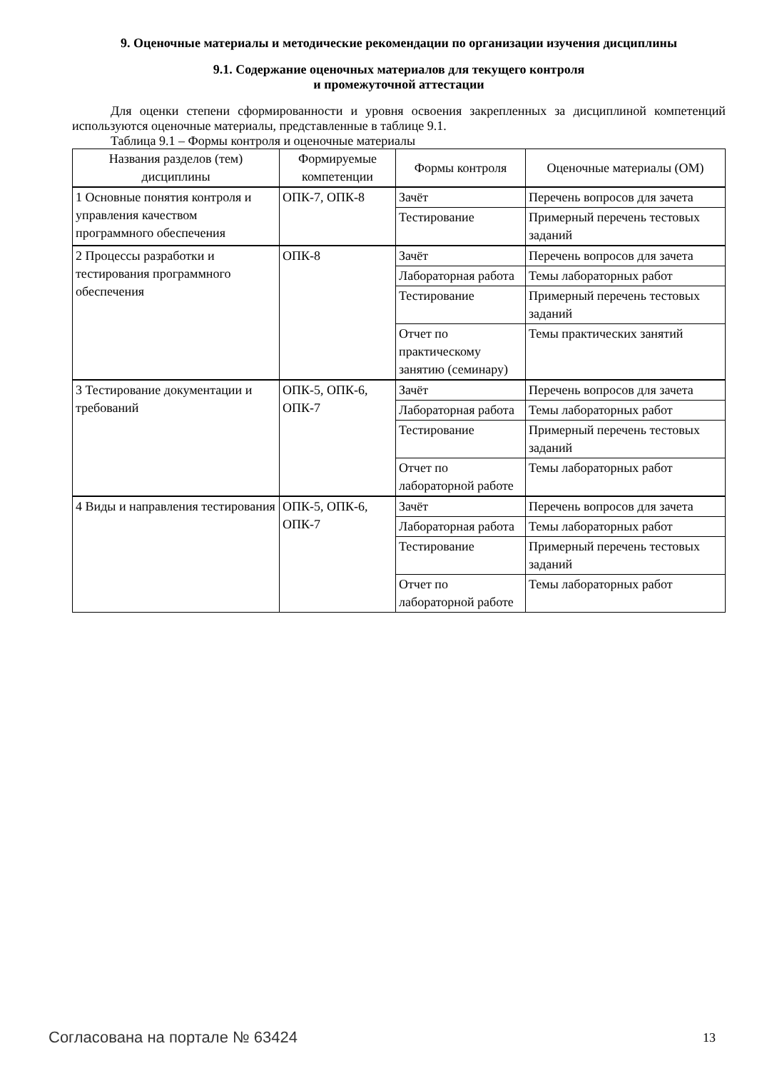9. Оценочные материалы и методические рекомендации по организации изучения дисциплины
9.1. Содержание оценочных материалов для текущего контроля
и промежуточной аттестации
Для оценки степени сформированности и уровня освоения закрепленных за дисциплиной компетенций используются оценочные материалы, представленные в таблице 9.1.
Таблица 9.1 – Формы контроля и оценочные материалы
| Названия разделов (тем) дисциплины | Формируемые компетенции | Формы контроля | Оценочные материалы (ОМ) |
| --- | --- | --- | --- |
| 1 Основные понятия контроля и управления качеством программного обеспечения | ОПК-7, ОПК-8 | Зачёт | Перечень вопросов для зачета |
| | | Тестирование | Примерный перечень тестовых заданий |
| 2 Процессы разработки и тестирования программного обеспечения | ОПК-8 | Зачёт | Перечень вопросов для зачета |
| | | Лабораторная работа | Темы лабораторных работ |
| | | Тестирование | Примерный перечень тестовых заданий |
| | | Отчет по практическому занятию (семинару) | Темы практических занятий |
| 3 Тестирование документации и требований | ОПК-5, ОПК-6, ОПК-7 | Зачёт | Перечень вопросов для зачета |
| | | Лабораторная работа | Темы лабораторных работ |
| | | Тестирование | Примерный перечень тестовых заданий |
| | | Отчет по лабораторной работе | Темы лабораторных работ |
| 4 Виды и направления тестирования | ОПК-5, ОПК-6, ОПК-7 | Зачёт | Перечень вопросов для зачета |
| | | Лабораторная работа | Темы лабораторных работ |
| | | Тестирование | Примерный перечень тестовых заданий |
| | | Отчет по лабораторной работе | Темы лабораторных работ |
Согласована на портале № 63424 13